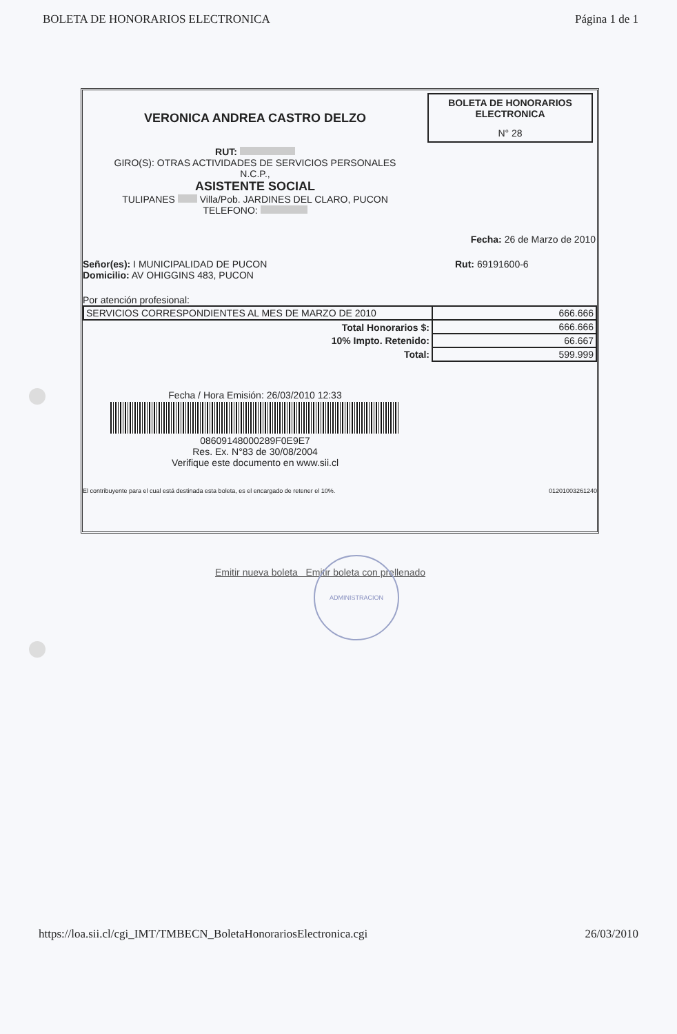BOLETA DE HONORARIOS ELECTRONICA Página 1 de 1
VERONICA ANDREA CASTRO DELZO
RUT:
GIRO(S): OTRAS ACTIVIDADES DE SERVICIOS PERSONALES
N.C.P.,
ASISTENTE SOCIAL
TULIPANES Villa/Pob. JARDINES DEL CLARO, PUCON
TELEFONO:
BOLETA DE HONORARIOS
ELECTRONICA
N° 28
Fecha: 26 de Marzo de 2010
Señor(es): I MUNICIPALIDAD DE PUCON
Domicilio: AV OHIGGINS 483, PUCON
Rut: 69191600-6
Por atención profesional:
| SERVICIOS CORRESPONDIENTES AL MES DE MARZO DE 2010 | 666.666 |
| Total Honorarios $: | 666.666 |
| 10% Impto. Retenido: | 66.667 |
| Total: | 599.999 |
Fecha / Hora Emisión: 26/03/2010 12:33
08609148000289F0E9E7
Res. Ex. N°83 de 30/08/2004
Verifique este documento en www.sii.cl
El contribuyente para el cual está destinada esta boleta, es el encargado de retener el 10%. 01201003261240
Emitir nueva boleta Emitir boleta con prellenado
ADMINISTRACION
https://loa.sii.cl/cgi_IMT/TMBECN_BoletaHonorariosElectronica.cgi 26/03/2010